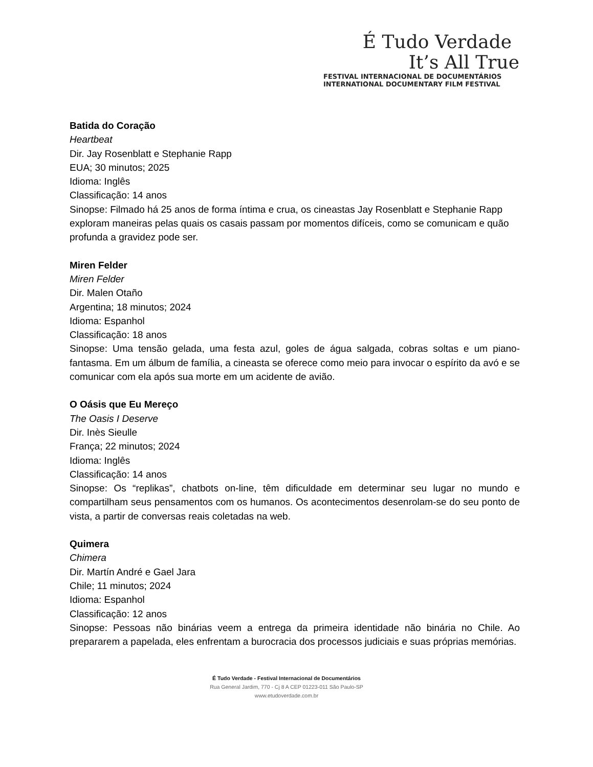É Tudo Verdade
It’s All True
FESTIVAL INTERNACIONAL DE DOCUMENTÁRIOS
INTERNATIONAL DOCUMENTARY FILM FESTIVAL
Batida do Coração
Heartbeat
Dir. Jay Rosenblatt e Stephanie Rapp
EUA; 30 minutos; 2025
Idioma: Inglês
Classificação: 14 anos
Sinopse: Filmado há 25 anos de forma íntima e crua, os cineastas Jay Rosenblatt e Stephanie Rapp exploram maneiras pelas quais os casais passam por momentos difíceis, como se comunicam e quão profunda a gravidez pode ser.
Miren Felder
Miren Felder
Dir. Malen Otaño
Argentina; 18 minutos; 2024
Idioma: Espanhol
Classificação: 18 anos
Sinopse: Uma tensão gelada, uma festa azul, goles de água salgada, cobras soltas e um piano-fantasma. Em um álbum de família, a cineasta se oferece como meio para invocar o espírito da avó e se comunicar com ela após sua morte em um acidente de avião.
O Oásis que Eu Mereço
The Oasis I Deserve
Dir. Inès Sieulle
França; 22 minutos; 2024
Idioma: Inglês
Classificação: 14 anos
Sinopse: Os “replikas”, chatbots on-line, têm dificuldade em determinar seu lugar no mundo e compartilham seus pensamentos com os humanos. Os acontecimentos desenrolam-se do seu ponto de vista, a partir de conversas reais coletadas na web.
Quimera
Chimera
Dir. Martín André e Gael Jara
Chile; 11 minutos; 2024
Idioma: Espanhol
Classificação: 12 anos
Sinopse: Pessoas não binárias veem a entrega da primeira identidade não binária no Chile. Ao prepararem a papelada, eles enfrentam a burocracia dos processos judiciais e suas próprias memórias.
É Tudo Verdade - Festival Internacional de Documentários
Rua General Jardim, 770 - Cj 8 A CEP 01223-011 São Paulo-SP
www.etudoverdade.com.br